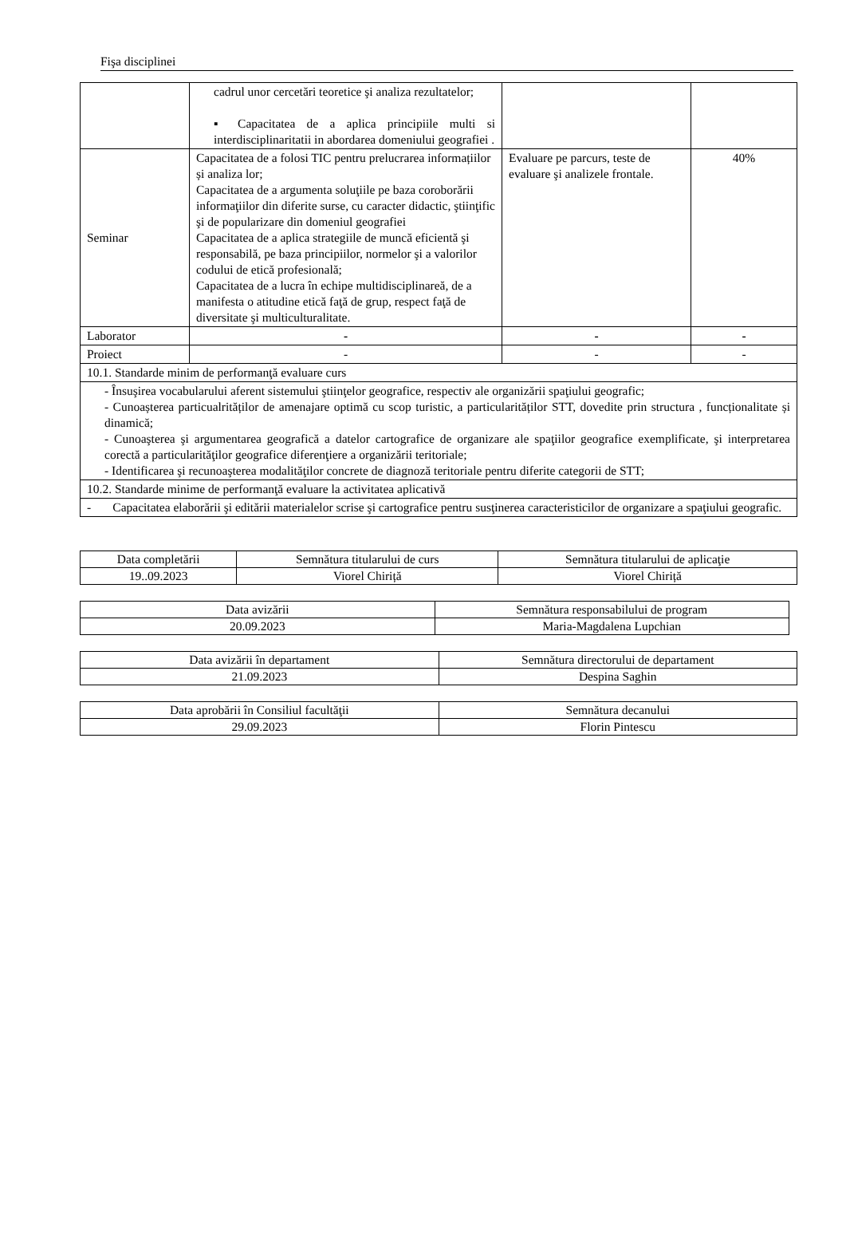Fişa disciplinei
| | cadrul unor cercetări teoretice şi analiza rezultatelor; ▪ Capacitatea de a aplica principiile multi si interdisciplinaritatii in abordarea domeniului geografiei . | | |
| Seminar | Capacitatea de a folosi TIC pentru prelucrarea informațiilor și analiza lor; Capacitatea de a argumenta soluţiile pe baza coroborării informaţiilor din diferite surse, cu caracter didactic, ştiinţific şi de popularizare din domeniul geografiei Capacitatea de a aplica strategiile de muncă eficientă şi responsabilă, pe baza principiilor, normelor şi a valorilor codului de etică profesională; Capacitatea de a lucra în echipe multidisciplinareă, de a manifesta o atitudine etică faţă de grup, respect faţă de diversitate şi multiculturalitate. | Evaluare pe parcurs, teste de evaluare şi analizele frontale. | 40% |
| Laborator | - | - | - |
| Proiect | - | - | - |
| 10.1. Standarde minim de performanţă evaluare curs | | | |
| - Însuşirea vocabularului aferent sistemului ştiinţelor geografice, respectiv ale organizării spaţiului geografic; - Cunoașterea particualrităților de amenajare optimă cu scop turistic, a particularităților STT, dovedite prin structura , funcționalitate și dinamică; - Cunoaşterea şi argumentarea geografică a datelor cartografice de organizare ale spaţiilor geografice exemplificate, şi interpretarea corectă a particularităţilor geografice diferenţiere a organizării teritoriale; - Identificarea şi recunoaşterea modalităţilor concrete de diagnoză teritoriale pentru diferite categorii de STT; | | | |
| 10.2. Standarde minime de performanţă evaluare la activitatea aplicativă | | | |
| - Capacitatea elaborării şi editării materialelor scrise şi cartografice pentru susţinerea caracteristicilor de organizare a spaţiului geografic. | | | |
| Data completării | Semnătura titularului de curs | Semnătura titularului de aplicaţie |
| 19..09.2023 | Viorel Chiriță | Viorel Chiriță |
| Data avizării | Semnătura responsabilului de program |
| 20.09.2023 | Maria-Magdalena Lupchian |
| Data avizării în departament | Semnătura directorului de departament |
| 21.09.2023 | Despina Saghin |
| Data aprobării în Consiliul facultăţii | Semnătura decanului |
| 29.09.2023 | Florin Pintescu |